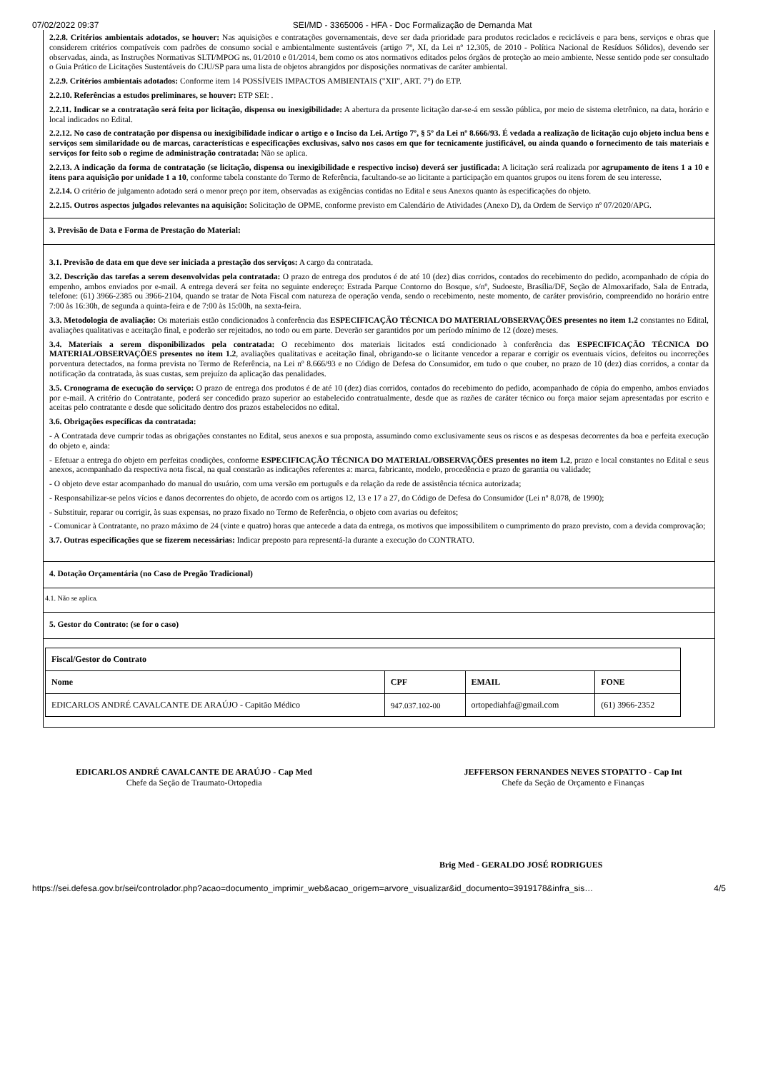07/02/2022 09:37 SEI/MD - 3365006 - HFA - Doc Formalização de Demanda Mat
2.2.8. Critérios ambientais adotados, se houver: Nas aquisições e contratações governamentais, deve ser dada prioridade para produtos reciclados e recicláveis e para bens, serviços e obras que considerem critérios compatíveis com padrões de consumo social e ambientalmente sustentáveis (artigo 7º, XI, da Lei nº 12.305, de 2010 - Política Nacional de Resíduos Sólidos), devendo ser observadas, ainda, as Instruções Normativas SLTI/MPOG ns. 01/2010 e 01/2014, bem como os atos normativos editados pelos órgãos de proteção ao meio ambiente. Nesse sentido pode ser consultado o Guia Prático de Licitações Sustentáveis do CJU/SP para uma lista de objetos abrangidos por disposições normativas de caráter ambiental.
2.2.9. Critérios ambientais adotados: Conforme item 14 POSSÍVEIS IMPACTOS AMBIENTAIS ("XII", ART. 7°) do ETP.
2.2.10. Referências a estudos preliminares, se houver: ETP SEI: .
2.2.11. Indicar se a contratação será feita por licitação, dispensa ou inexigibilidade: A abertura da presente licitação dar-se-á em sessão pública, por meio de sistema eletrônico, na data, horário e local indicados no Edital.
2.2.12. No caso de contratação por dispensa ou inexigibilidade indicar o artigo e o Inciso da Lei. Artigo 7º, § 5º da Lei nº 8.666/93. É vedada a realização de licitação cujo objeto inclua bens e serviços sem similaridade ou de marcas, características e especificações exclusivas, salvo nos casos em que for tecnicamente justificável, ou ainda quando o fornecimento de tais materiais e serviços for feito sob o regime de administração contratada: Não se aplica.
2.2.13. A indicação da forma de contratação (se licitação, dispensa ou inexigibilidade e respectivo inciso) deverá ser justificada: A licitação será realizada por agrupamento de itens 1 a 10 e itens para aquisição por unidade 1 a 10, conforme tabela constante do Termo de Referência, facultando-se ao licitante a participação em quantos grupos ou itens forem de seu interesse.
2.2.14. O critério de julgamento adotado será o menor preço por item, observadas as exigências contidas no Edital e seus Anexos quanto às especificações do objeto.
2.2.15. Outros aspectos julgados relevantes na aquisição: Solicitação de OPME, conforme previsto em Calendário de Atividades (Anexo D), da Ordem de Serviço nº 07/2020/APG.
3. Previsão de Data e Forma de Prestação do Material:
3.1. Previsão de data em que deve ser iniciada a prestação dos serviços: A cargo da contratada.
3.2. Descrição das tarefas a serem desenvolvidas pela contratada: O prazo de entrega dos produtos é de até 10 (dez) dias corridos, contados do recebimento do pedido, acompanhado de cópia do empenho, ambos enviados por e-mail. A entrega deverá ser feita no seguinte endereço: Estrada Parque Contorno do Bosque, s/nº, Sudoeste, Brasília/DF, Seção de Almoxarifado, Sala de Entrada, telefone: (61) 3966-2385 ou 3966-2104, quando se tratar de Nota Fiscal com natureza de operação venda, sendo o recebimento, neste momento, de caráter provisório, compreendido no horário entre 7:00 às 16:30h, de segunda a quinta-feira e de 7:00 às 15:00h, na sexta-feira.
3.3. Metodologia de avaliação: Os materiais estão condicionados à conferência das ESPECIFICAÇÃO TÉCNICA DO MATERIAL/OBSERVAÇÕES presentes no item 1.2 constantes no Edital, avaliações qualitativas e aceitação final, e poderão ser rejeitados, no todo ou em parte. Deverão ser garantidos por um período mínimo de 12 (doze) meses.
3.4. Materiais a serem disponibilizados pela contratada: O recebimento dos materiais licitados está condicionado à conferência das ESPECIFICAÇÃO TÉCNICA DO MATERIAL/OBSERVAÇÕES presentes no item 1.2, avaliações qualitativas e aceitação final, obrigando-se o licitante vencedor a reparar e corrigir os eventuais vícios, defeitos ou incorreções porventura detectados, na forma prevista no Termo de Referência, na Lei nº 8.666/93 e no Código de Defesa do Consumidor, em tudo o que couber, no prazo de 10 (dez) dias corridos, a contar da notificação da contratada, às suas custas, sem prejuízo da aplicação das penalidades.
3.5. Cronograma de execução do serviço: O prazo de entrega dos produtos é de até 10 (dez) dias corridos, contados do recebimento do pedido, acompanhado de cópia do empenho, ambos enviados por e-mail. A critério do Contratante, poderá ser concedido prazo superior ao estabelecido contratualmente, desde que as razões de caráter técnico ou força maior sejam apresentadas por escrito e aceitas pelo contratante e desde que solicitado dentro dos prazos estabelecidos no edital.
3.6. Obrigações específicas da contratada:
- A Contratada deve cumprir todas as obrigações constantes no Edital, seus anexos e sua proposta, assumindo como exclusivamente seus os riscos e as despesas decorrentes da boa e perfeita execução do objeto e, ainda:
- Efetuar a entrega do objeto em perfeitas condições, conforme ESPECIFICAÇÃO TÉCNICA DO MATERIAL/OBSERVAÇÕES presentes no item 1.2, prazo e local constantes no Edital e seus anexos, acompanhado da respectiva nota fiscal, na qual constarão as indicações referentes a: marca, fabricante, modelo, procedência e prazo de garantia ou validade;
- O objeto deve estar acompanhado do manual do usuário, com uma versão em português e da relação da rede de assistência técnica autorizada;
- Responsabilizar-se pelos vícios e danos decorrentes do objeto, de acordo com os artigos 12, 13 e 17 a 27, do Código de Defesa do Consumidor (Lei nº 8.078, de 1990);
- Substituir, reparar ou corrigir, às suas expensas, no prazo fixado no Termo de Referência, o objeto com avarias ou defeitos;
- Comunicar à Contratante, no prazo máximo de 24 (vinte e quatro) horas que antecede a data da entrega, os motivos que impossibilitem o cumprimento do prazo previsto, com a devida comprovação;
3.7. Outras especificações que se fizerem necessárias: Indicar preposto para representá-la durante a execução do CONTRATO.
4. Dotação Orçamentária (no Caso de Pregão Tradicional)
4.1. Não se aplica.
5. Gestor do Contrato: (se for o caso)
| Fiscal/Gestor do Contrato | | | |
| --- | --- | --- | --- |
| Nome | CPF | EMAIL | FONE |
| EDICARLOS ANDRÉ CAVALCANTE DE ARAÚJO - Capitão Médico | 947.037.102-00 | ortopediahfa@gmail.com | (61) 3966-2352 |
EDICARLOS ANDRÉ CAVALCANTE DE ARAÚJO - Cap Med
Chefe da Seção de Traumato-Ortopedia
JEFFERSON FERNANDES NEVES STOPATTO - Cap Int
Chefe da Seção de Orçamento e Finanças
Brig Med - GERALDO JOSÉ RODRIGUES
https://sei.defesa.gov.br/sei/controlador.php?acao=documento_imprimir_web&acao_origem=arvore_visualizar&id_documento=3919178&infra_sis… 4/5